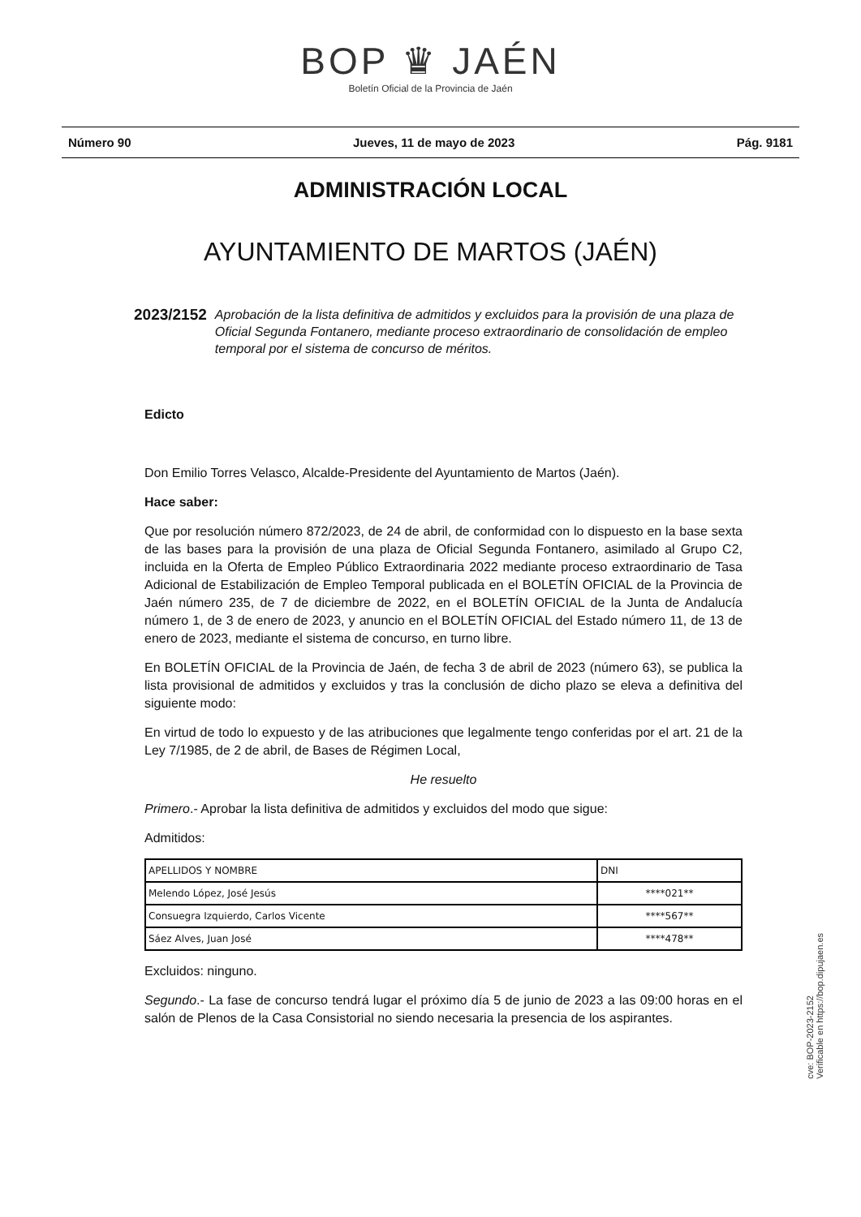BOP ♛ JAÉN
Boletín Oficial de la Provincia de Jaén
Número 90 Jueves, 11 de mayo de 2023 Pág. 9181
ADMINISTRACIÓN LOCAL
AYUNTAMIENTO DE MARTOS (JAÉN)
2023/2152 Aprobación de la lista definitiva de admitidos y excluidos para la provisión de una plaza de Oficial Segunda Fontanero, mediante proceso extraordinario de consolidación de empleo temporal por el sistema de concurso de méritos.
Edicto
Don Emilio Torres Velasco, Alcalde-Presidente del Ayuntamiento de Martos (Jaén).
Hace saber:
Que por resolución número 872/2023, de 24 de abril, de conformidad con lo dispuesto en la base sexta de las bases para la provisión de una plaza de Oficial Segunda Fontanero, asimilado al Grupo C2, incluida en la Oferta de Empleo Público Extraordinaria 2022 mediante proceso extraordinario de Tasa Adicional de Estabilización de Empleo Temporal publicada en el BOLETÍN OFICIAL de la Provincia de Jaén número 235, de 7 de diciembre de 2022, en el BOLETÍN OFICIAL de la Junta de Andalucía número 1, de 3 de enero de 2023, y anuncio en el BOLETÍN OFICIAL del Estado número 11, de 13 de enero de 2023, mediante el sistema de concurso, en turno libre.
En BOLETÍN OFICIAL de la Provincia de Jaén, de fecha 3 de abril de 2023 (número 63), se publica la lista provisional de admitidos y excluidos y tras la conclusión de dicho plazo se eleva a definitiva del siguiente modo:
En virtud de todo lo expuesto y de las atribuciones que legalmente tengo conferidas por el art. 21 de la Ley 7/1985, de 2 de abril, de Bases de Régimen Local,
He resuelto
Primero.- Aprobar la lista definitiva de admitidos y excluidos del modo que sigue:
Admitidos:
| APELLIDOS Y NOMBRE | DNI |
| --- | --- |
| Melendo López, José Jesús | ****021** |
| Consuegra Izquierdo, Carlos Vicente | ****567** |
| Sáez Alves, Juan José | ****478** |
Excluidos: ninguno.
Segundo.- La fase de concurso tendrá lugar el próximo día 5 de junio de 2023 a las 09:00 horas en el salón de Plenos de la Casa Consistorial no siendo necesaria la presencia de los aspirantes.
cve: BOP-2023-2152
Verificable en https://bop.dipujaen.es